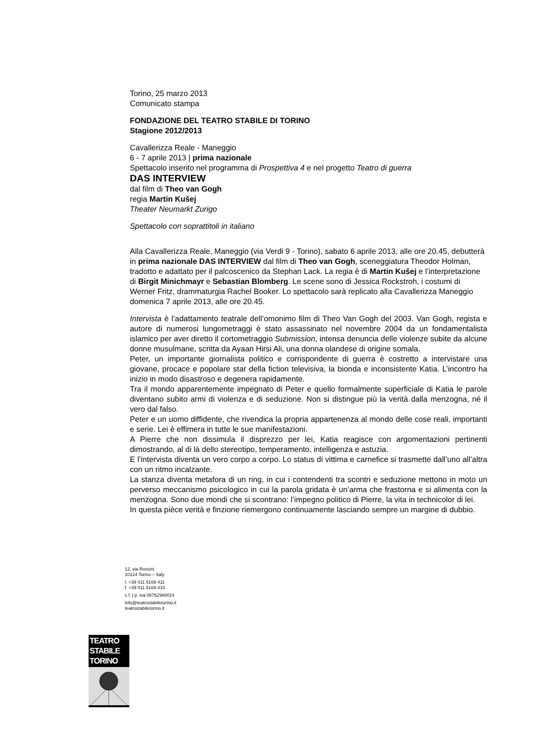Torino, 25 marzo 2013
Comunicato stampa
FONDAZIONE DEL TEATRO STABILE DI TORINO
Stagione 2012/2013
Cavallerizza Reale - Maneggio
6 - 7 aprile 2013 | prima nazionale
Spettacolo inserito nel programma di Prospettiva 4 e nel progetto Teatro di guerra
DAS INTERVIEW
dal film di Theo van Gogh
regia Martin Kušej
Theater Neumarkt Zurigo
Spettacolo con soprattitoli in italiano
Alla Cavallerizza Reale, Maneggio (via Verdi 9 - Torino), sabato 6 aprile 2013, alle ore 20.45, debutterà in prima nazionale DAS INTERVIEW dal film di Theo van Gogh, sceneggiatura Theodor Holman, tradotto e adattato per il palcoscenico da Stephan Lack. La regia è di Martin Kušej e l’interpretazione di Birgit Minichmayr e Sebastian Blomberg. Le scene sono di Jessica Rockstroh, i costumi di Werner Fritz, drammaturgia Rachel Booker. Lo spettacolo sarà replicato alla Cavallerizza Maneggio domenica 7 aprile 2013, alle ore 20.45.
Intervista è l’adattamento teatrale dell’omonimo film di Theo Van Gogh del 2003. Van Gogh, regista e autore di numerosi lungometraggi è stato assassinato nel novembre 2004 da un fondamentalista islamico per aver diretto il cortometraggio Submission, intensa denuncia delle violenze subite da alcune donne musulmane, scritta da Ayaan Hirsi Ali, una donna olandese di origine somala.
Peter, un importante giornalista politico e corrispondente di guerra è costretto a intervistare una giovane, procace e popolare star della fiction televisiva, la bionda e inconsistente Katia. L’incontro ha inizio in modo disastroso e degenera rapidamente.
Tra il mondo apparentemente impegnato di Peter e quello formalmente superficiale di Katia le parole diventano subito armi di violenza e di seduzione. Non si distingue più la verità dalla menzogna, né il vero dal falso.
Peter e un uomo diffidente, che rivendica la propria appartenenza al mondo delle cose reali, importanti e serie. Lei è effimera in tutte le sue manifestazioni.
A Pierre che non dissimula il disprezzo per lei, Katia reagisce con argomentazioni pertinenti dimostrando, al di là dello stereotipo, temperamento, intelligenza e astuzia.
E l’intervista diventa un vero corpo a corpo. Lo status di vittima e carnefice si trasmette dall’uno all’altra con un ritmo incalzante.
La stanza diventa metafora di un ring, in cui i contendenti tra scontri e seduzione mettono in moto un perverso meccanismo psicologico in cui la parola gridata è un’arma che frastorna e si alimenta con la menzogna. Sono due mondi che si scontrano: l’impegno politico di Pierre, la vita in technicolor di lei.
In questa pièce verità e finzione riemergono continuamente lasciando sempre un margine di dubbio.
12, via Rossini
10124 Torino – Italy
t. +39 011 5169 411
f. +39 011 5169 410
c.f. | p. iva 08762960014
info@teatrostabiletorino.it
teatrostabiletorino.it
TEATRO
STABILE
TORINO